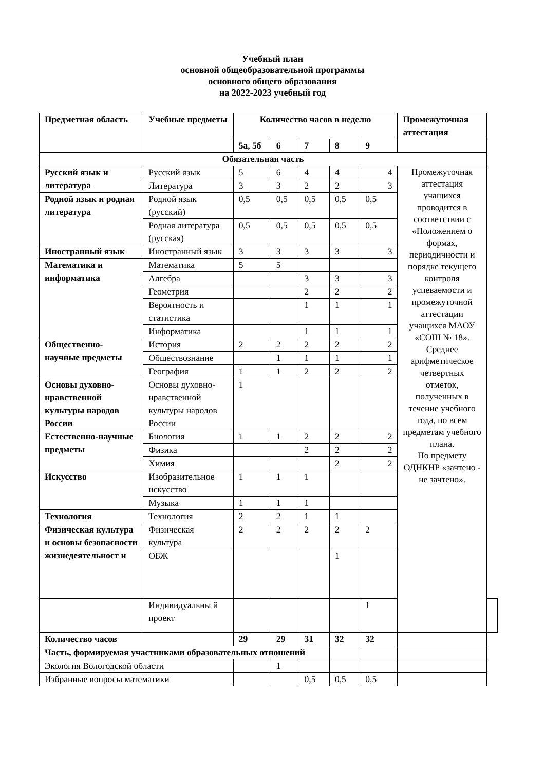Учебный план
основной общеобразовательной программы
основного общего образования
на 2022-2023 учебный год
| Предметная область | Учебные предметы | Количество часов в неделю | | | | | Промежуточная аттестация | |
| --- | --- | --- | --- | --- | --- | --- | --- | --- |
| | | 5а, 5б | 6 | 7 | 8 | 9 | | |
| Обязательная часть | | | | | | | | |
| Русский язык и литература | Русский язык | 5 | 6 | 4 | 4 | 4 | Промежуточная аттестация учащихся проводится в соответствии с «Положением о формах, периодичности и порядке текущего контроля успеваемости и промежуточной аттестации учащихся МАОУ «СОШ № 18». Среднее арифметическое четвертных отметок, полученных в течение учебного года, по всем предметам учебного плана. По предмету ОДНКНР «зачтено - не зачтено». | |
| | Литература | 3 | 3 | 2 | 2 | 3 | | |
| Родной язык и родная литература | Родной язык (русский) | 0,5 | 0,5 | 0,5 | 0,5 | 0,5 | | |
| | Родная литература (русская) | 0,5 | 0,5 | 0,5 | 0,5 | 0,5 | | |
| Иностранный язык | Иностранный язык | 3 | 3 | 3 | 3 | 3 | | |
| Математика и информатика | Математика | 5 | 5 | | | | | |
| | Алгебра | | | 3 | 3 | 3 | | |
| | Геометрия | | | 2 | 2 | 2 | | |
| | Вероятность и статистика | | | 1 | 1 | 1 | | |
| | Информатика | | | 1 | 1 | 1 | | |
| Общественно-научные предметы | История | 2 | 2 | 2 | 2 | 2 | | |
| | Обществознание | | 1 | 1 | 1 | 1 | | |
| | География | 1 | 1 | 2 | 2 | 2 | | |
| Основы духовно-нравственной культуры народов России | Основы духовно-нравственной культуры народов России | 1 | | | | | | |
| Естественно-научные предметы | Биология | 1 | 1 | 2 | 2 | 2 | | |
| | Физика | | | 2 | 2 | 2 | | |
| | Химия | | | | 2 | 2 | | |
| Искусство | Изобразительное искусство | 1 | 1 | 1 | | | | |
| | Музыка | 1 | 1 | 1 | | | | |
| Технология | Технология | 2 | 2 | 1 | 1 | | | |
| Физическая культура и основы безопасности жизнедеятельност и | Физическая культура | 2 | 2 | 2 | 2 | 2 | | |
| | ОБЖ | | | | 1 | | | |
| | Индивидуальны й проект | | | | | 1 | | |
| Количество часов | | 29 | 29 | 31 | 32 | 32 | | |
| Часть, формируемая участниками образовательных отношений | | | | | | | | |
| Экология Вологодской области | | | 1 | | | | | |
| Избранные вопросы математики | | | | 0,5 | 0,5 | 0,5 | | |